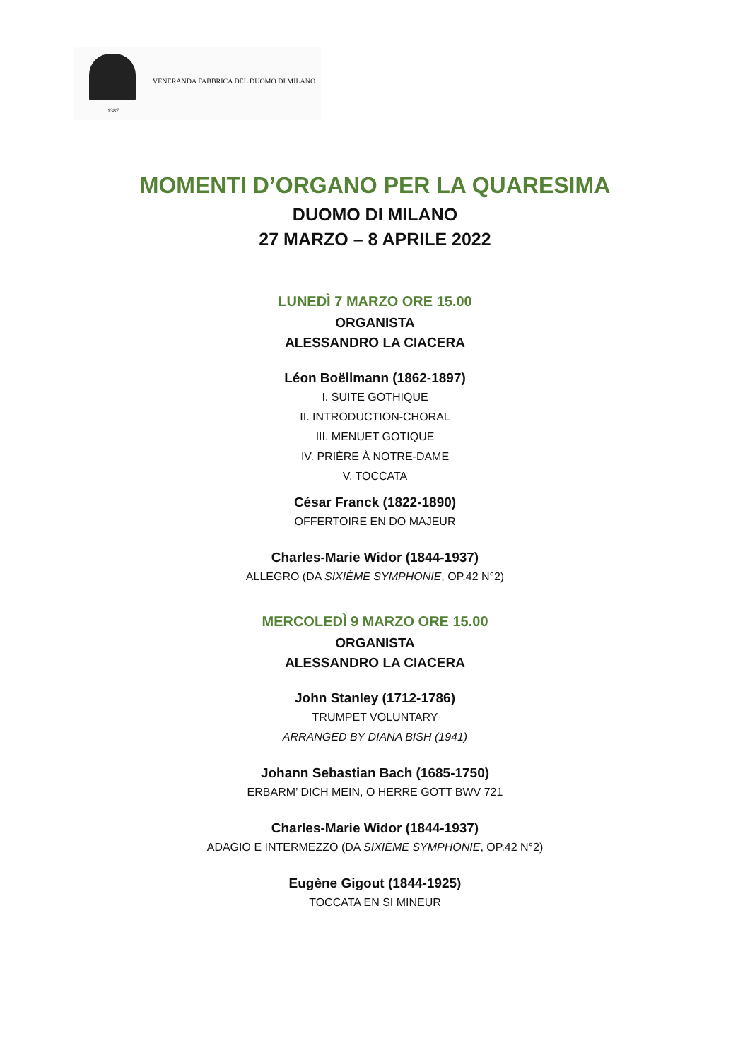VENERANDA FABBRICA DEL DUOMO DI MILANO
1387
MOMENTI D’ORGANO PER LA QUARESIMA
DUOMO DI MILANO
27 MARZO – 8 APRILE 2022
LUNEDÌ 7 MARZO ORE 15.00
ORGANISTA
ALESSANDRO LA CIACERA
Léon Boëllmann (1862-1897)
I. SUITE GOTHIQUE
II. INTRODUCTION-CHORAL
III. MENUET GOTIQUE
IV. PRIÈRE À NOTRE-DAME
V. TOCCATA
César Franck (1822-1890)
OFFERTOIRE EN DO MAJEUR
Charles-Marie Widor (1844-1937)
ALLEGRO (DA SIXIÈME SYMPHONIE, OP.42 N°2)
MERCOLEDÌ 9 MARZO ORE 15.00
ORGANISTA
ALESSANDRO LA CIACERA
John Stanley (1712-1786)
TRUMPET VOLUNTARY
ARRANGED BY DIANA BISH (1941)
Johann Sebastian Bach (1685-1750)
ERBARM’ DICH MEIN, O HERRE GOTT BWV 721
Charles-Marie Widor (1844-1937)
ADAGIO E INTERMEZZO (DA SIXIÈME SYMPHONIE, OP.42 N°2)
Eugène Gigout (1844-1925)
TOCCATA EN SI MINEUR